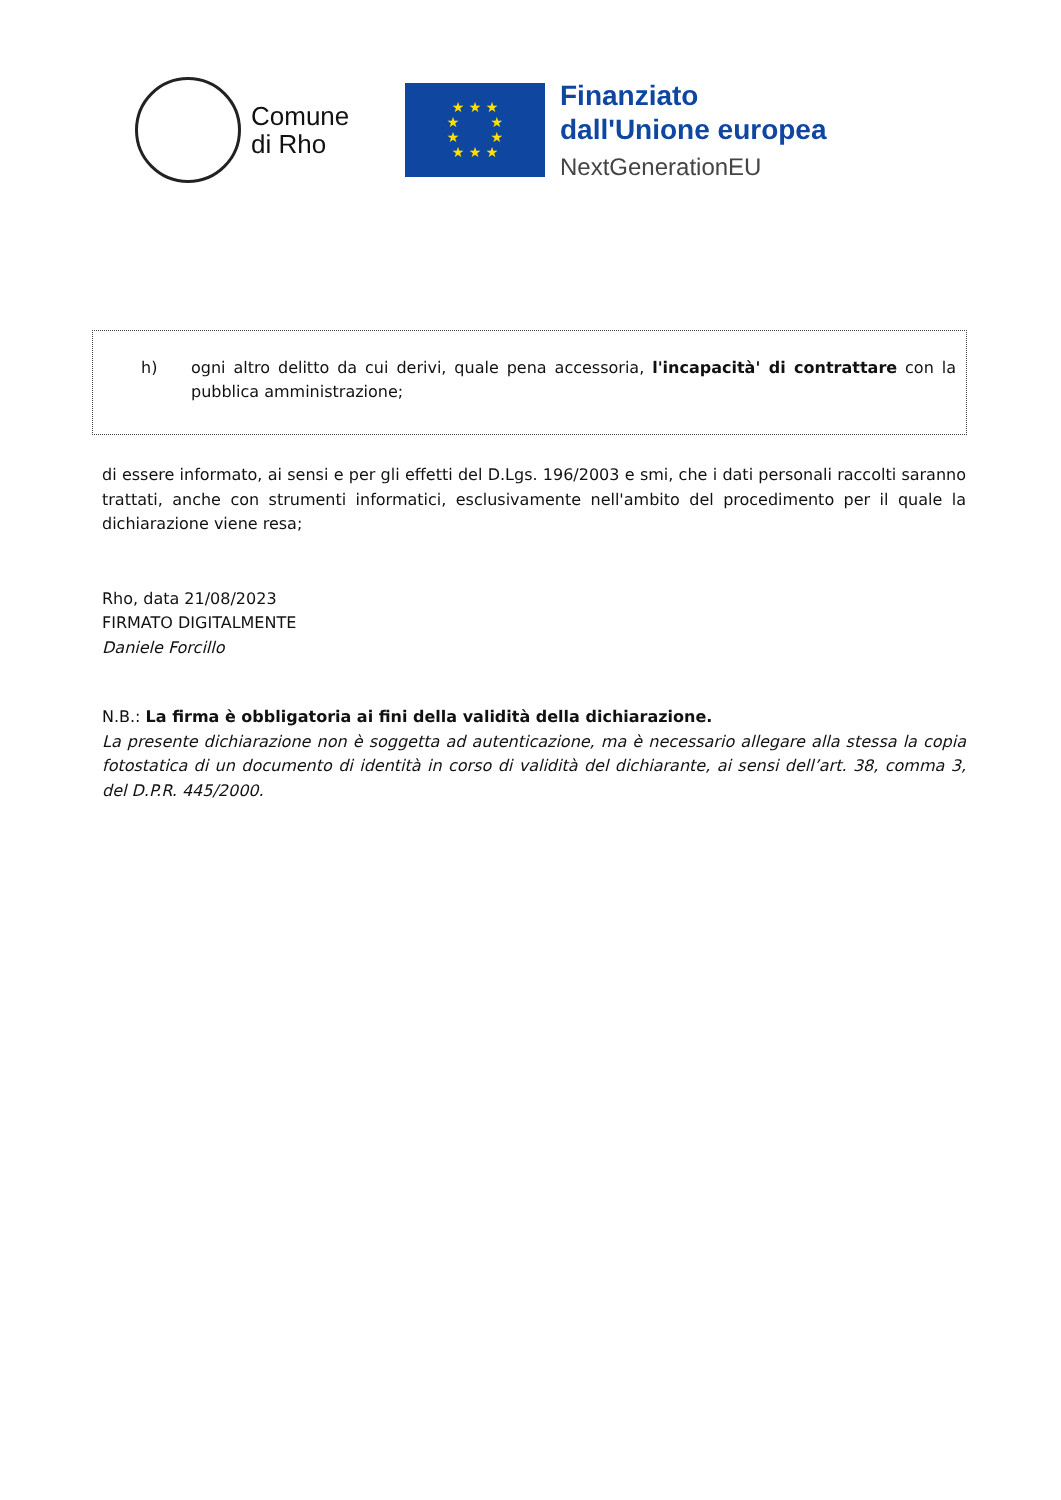Comune
di Rho
★ ★ ★
★ ★
★ ★
★ ★ ★
Finanziato
dall'Unione europea
NextGenerationEU
h) ogni altro delitto da cui derivi, quale pena accessoria, l'incapacità' di contrattare con la pubblica amministrazione;
di essere informato, ai sensi e per gli effetti del D.Lgs. 196/2003 e smi, che i dati personali raccolti saranno trattati, anche con strumenti informatici, esclusivamente nell'ambito del procedimento per il quale la dichiarazione viene resa;
Rho, data 21/08/2023
FIRMATO DIGITALMENTE
Daniele Forcillo
N.B.: La firma è obbligatoria ai fini della validità della dichiarazione.
La presente dichiarazione non è soggetta ad autenticazione, ma è necessario allegare alla stessa la copia fotostatica di un documento di identità in corso di validità del dichiarante, ai sensi dell’art. 38, comma 3, del D.P.R. 445/2000.